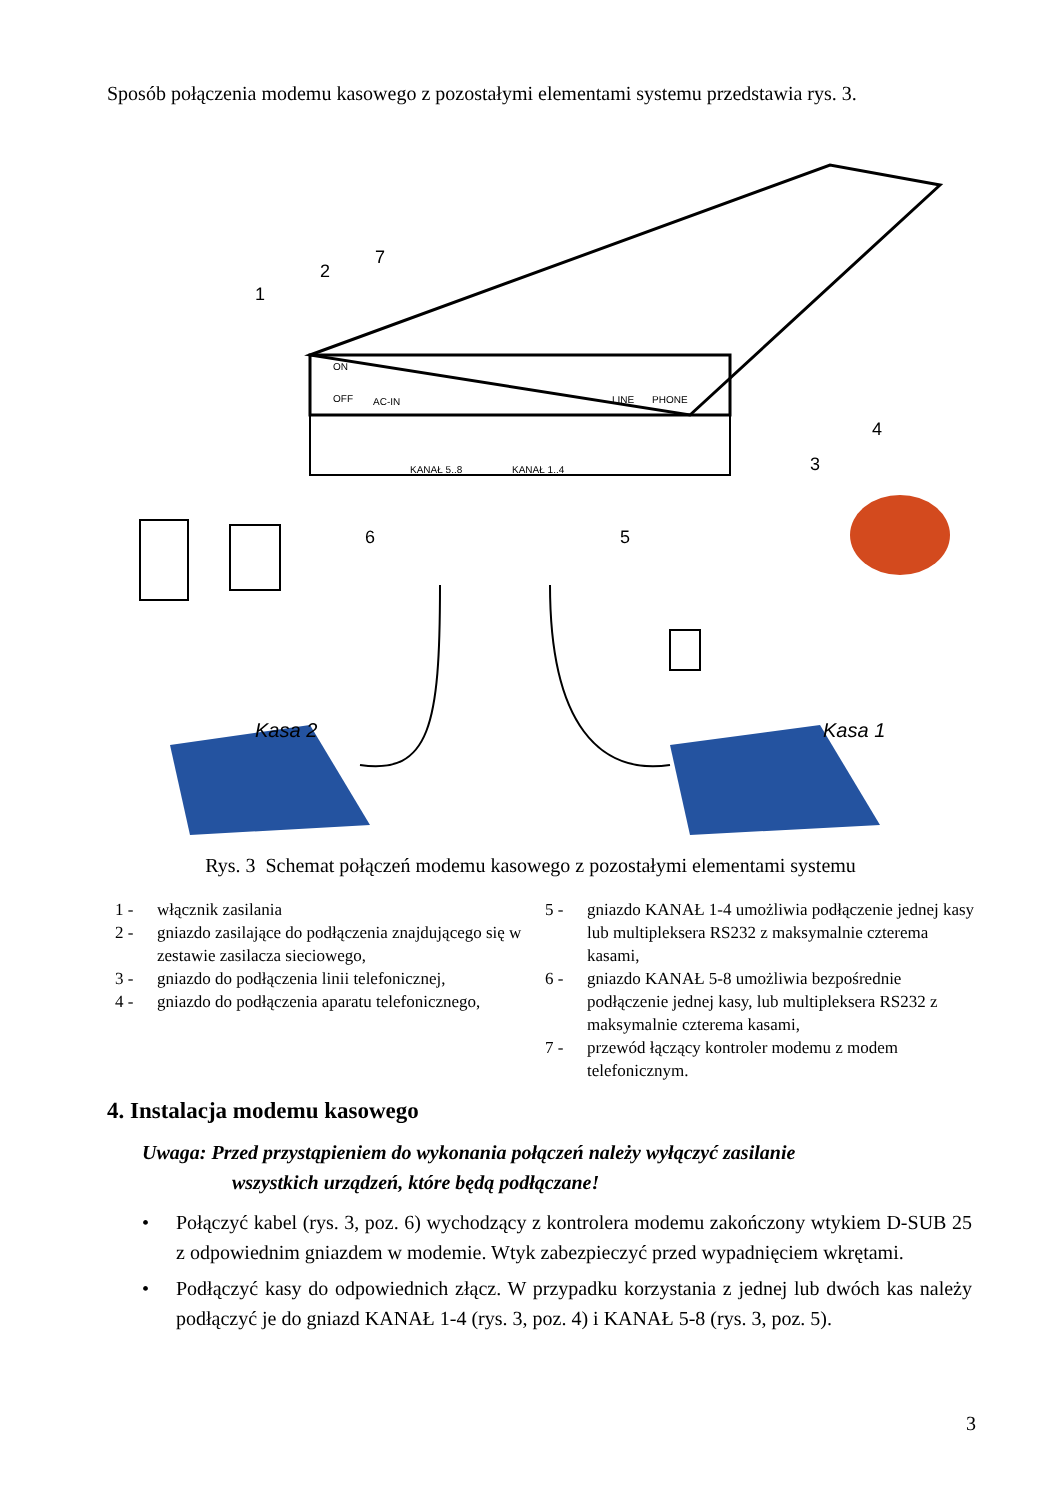Sposób połączenia modemu kasowego z pozostałymi elementami systemu przedstawia rys. 3.
Kasa 2
Kasa 1
1
2
7
4
3
6
5
ON
OFF
AC-IN
LINE
PHONE
KANAŁ 5..8
KANAŁ 1..4
Rys. 3 Schemat połączeń modemu kasowego z pozostałymi elementami systemu
1 - włącznik zasilania
2 - gniazdo zasilające do podłączenia znajdującego się w zestawie zasilacza sieciowego,
3 - gniazdo do podłączenia linii telefonicznej,
4 - gniazdo do podłączenia aparatu telefonicznego,
5 - gniazdo KANAŁ 1-4 umożliwia podłączenie jednej kasy lub multipleksera RS232 z maksymalnie czterema kasami,
6 - gniazdo KANAŁ 5-8 umożliwia bezpośrednie podłączenie jednej kasy, lub multipleksera RS232 z maksymalnie czterema kasami,
7 - przewód łączący kontroler modemu z modem telefonicznym.
4. Instalacja modemu kasowego
Uwaga: Przed przystąpieniem do wykonania połączeń należy wyłączyć zasilanie
wszystkich urządzeń, które będą podłączane!
• Połączyć kabel (rys. 3, poz. 6) wychodzący z kontrolera modemu zakończony wtykiem D-SUB 25 z odpowiednim gniazdem w modemie. Wtyk zabezpieczyć przed wypadnięciem wkrętami.
• Podłączyć kasy do odpowiednich złącz. W przypadku korzystania z jednej lub dwóch kas należy podłączyć je do gniazd KANAŁ 1-4 (rys. 3, poz. 4) i KANAŁ 5-8 (rys. 3, poz. 5).
3